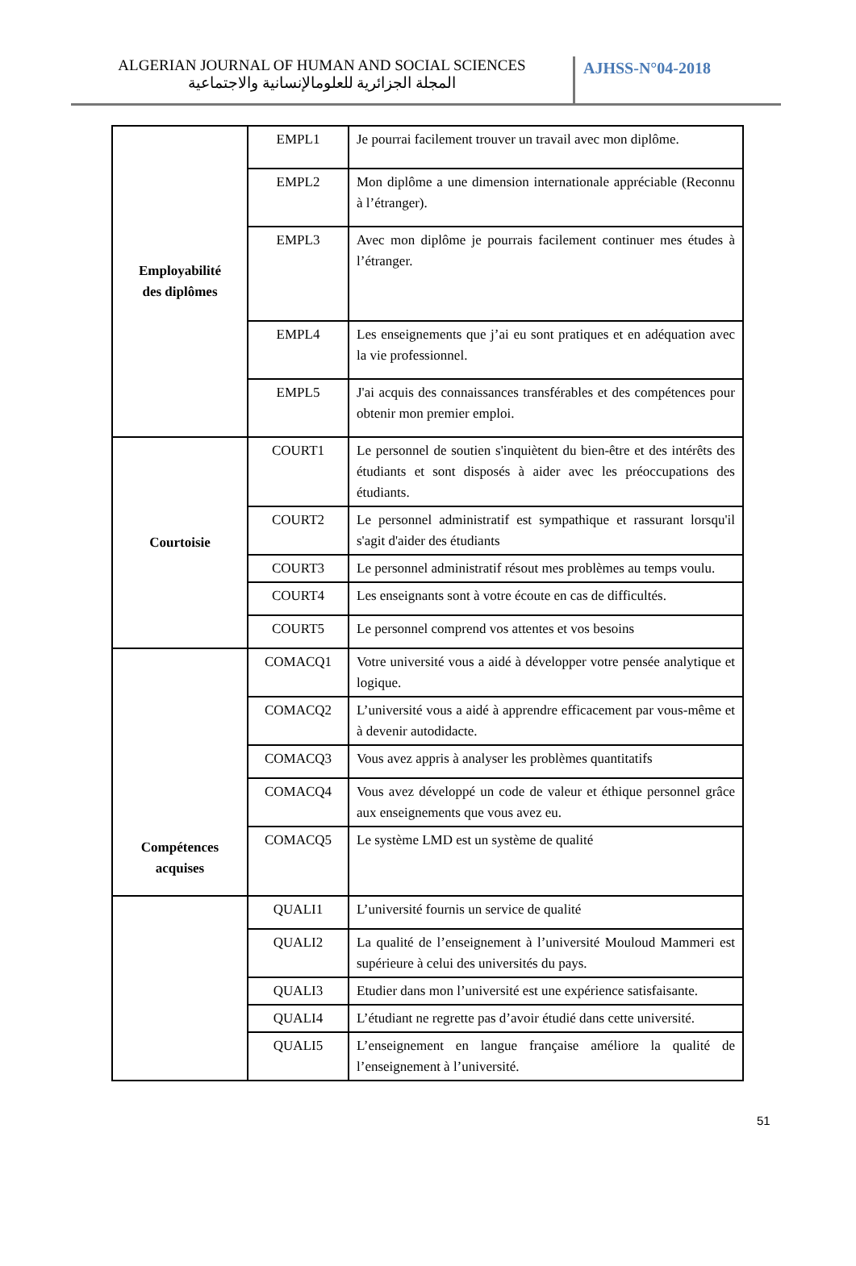ALGERIAN JOURNAL OF HUMAN AND SOCIAL SCIENCES
المجلة الجزائرية للعلومالإنسانية والاجتماعية
AJHSS-N°04-2018
| Employabilité des diplômes | EMPL1 | Je pourrai facilement trouver un travail avec mon diplôme. |
| | EMPL2 | Mon diplôme a une dimension internationale appréciable (Reconnu à l’étranger). |
| | EMPL3 | Avec mon diplôme je pourrais facilement continuer mes études à l’étranger. |
| | EMPL4 | Les enseignements que j’ai eu sont pratiques et en adéquation avec la vie professionnel. |
| | EMPL5 | J'ai acquis des connaissances transférables et des compétences pour obtenir mon premier emploi. |
| Courtoisie | COURT1 | Le personnel de soutien s'inquiètent du bien-être et des intérêts des étudiants et sont disposés à aider avec les préoccupations des étudiants. |
| | COURT2 | Le personnel administratif est sympathique et rassurant lorsqu'il s'agit d'aider des étudiants |
| | COURT3 | Le personnel administratif résout mes problèmes au temps voulu. |
| | COURT4 | Les enseignants sont à votre écoute en cas de difficultés. |
| | COURT5 | Le personnel comprend vos attentes et vos besoins |
| Compétences acquises | COMACQ1 | Votre université vous a aidé à développer votre pensée analytique et logique. |
| | COMACQ2 | L’université vous a aidé à apprendre efficacement par vous-même et à devenir autodidacte. |
| | COMACQ3 | Vous avez appris à analyser les problèmes quantitatifs |
| | COMACQ4 | Vous avez développé un code de valeur et éthique personnel grâce aux enseignements que vous avez eu. |
| | COMACQ5 | Le système LMD est un système de qualité |
| | QUALI1 | L’université fournis un service de qualité |
| | QUALI2 | La qualité de l’enseignement à l’université Mouloud Mammeri est supérieure à celui des universités du pays. |
| | QUALI3 | Etudier dans mon l’université est une expérience satisfaisante. |
| | QUALI4 | L’étudiant ne regrette pas d’avoir étudié dans cette université. |
| | QUALI5 | L’enseignement en langue française améliore la qualité de l’enseignement à l’université. |
51